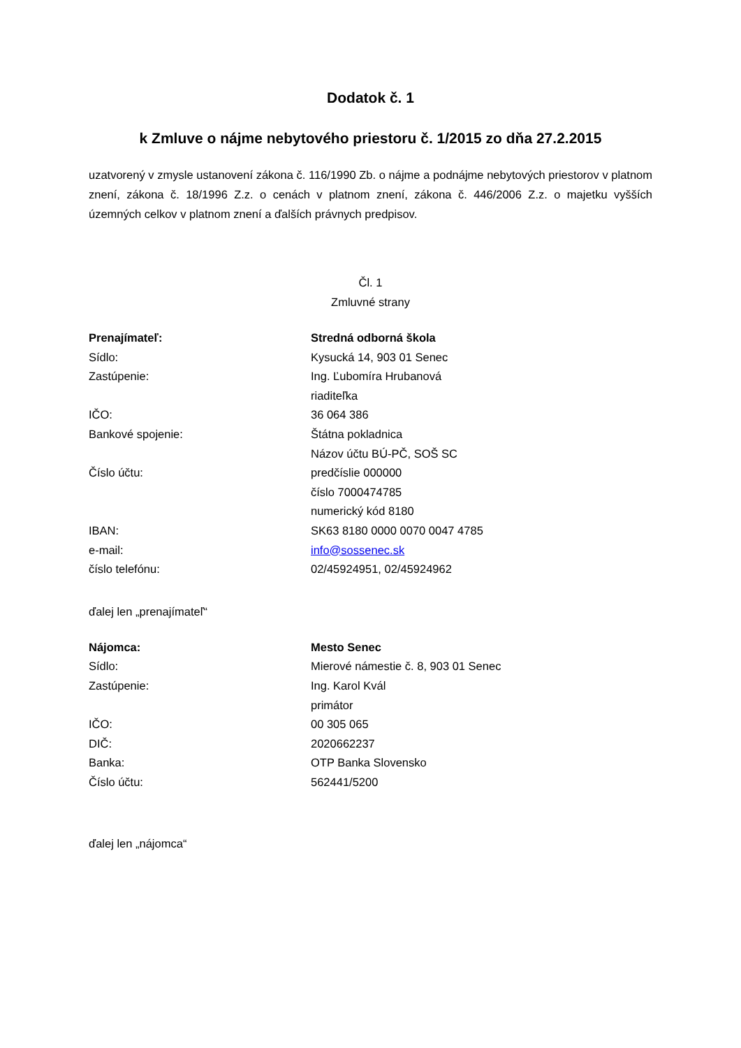Dodatok č. 1
k Zmluve o nájme nebytového priestoru č. 1/2015 zo dňa 27.2.2015
uzatvorený v zmysle ustanovení zákona č. 116/1990 Zb. o nájme a podnájme nebytových priestorov v platnom znení, zákona č. 18/1996 Z.z. o cenách v platnom znení, zákona č. 446/2006 Z.z. o majetku vyšších územných celkov v platnom znení a ďalších právnych predpisov.
Čl. 1
Zmluvné strany
| Prenajímateľ: | Stredná odborná škola |
| Sídlo: | Kysucká 14, 903 01 Senec |
| Zastúpenie: | Ing. Ľubomíra Hrubanová |
| | riaditeľka |
| IČO: | 36 064 386 |
| Bankové spojenie: | Štátna pokladnica |
| | Názov účtu BÚ-PČ, SOŠ SC |
| Číslo účtu: | predčíslie 000000 |
| | číslo 7000474785 |
| | numerický kód 8180 |
| IBAN: | SK63 8180 0000 0070 0047 4785 |
| e-mail: | info@sossenec.sk |
| číslo telefónu: | 02/45924951, 02/45924962 |
ďalej len „prenajímateľ“
| Nájomca: | Mesto Senec |
| Sídlo: | Mierové námestie č. 8, 903 01 Senec |
| Zastúpenie: | Ing. Karol Kvál |
| | primátor |
| IČO: | 00 305 065 |
| DIČ: | 2020662237 |
| Banka: | OTP Banka Slovensko |
| Číslo účtu: | 562441/5200 |
ďalej len „nájomca“